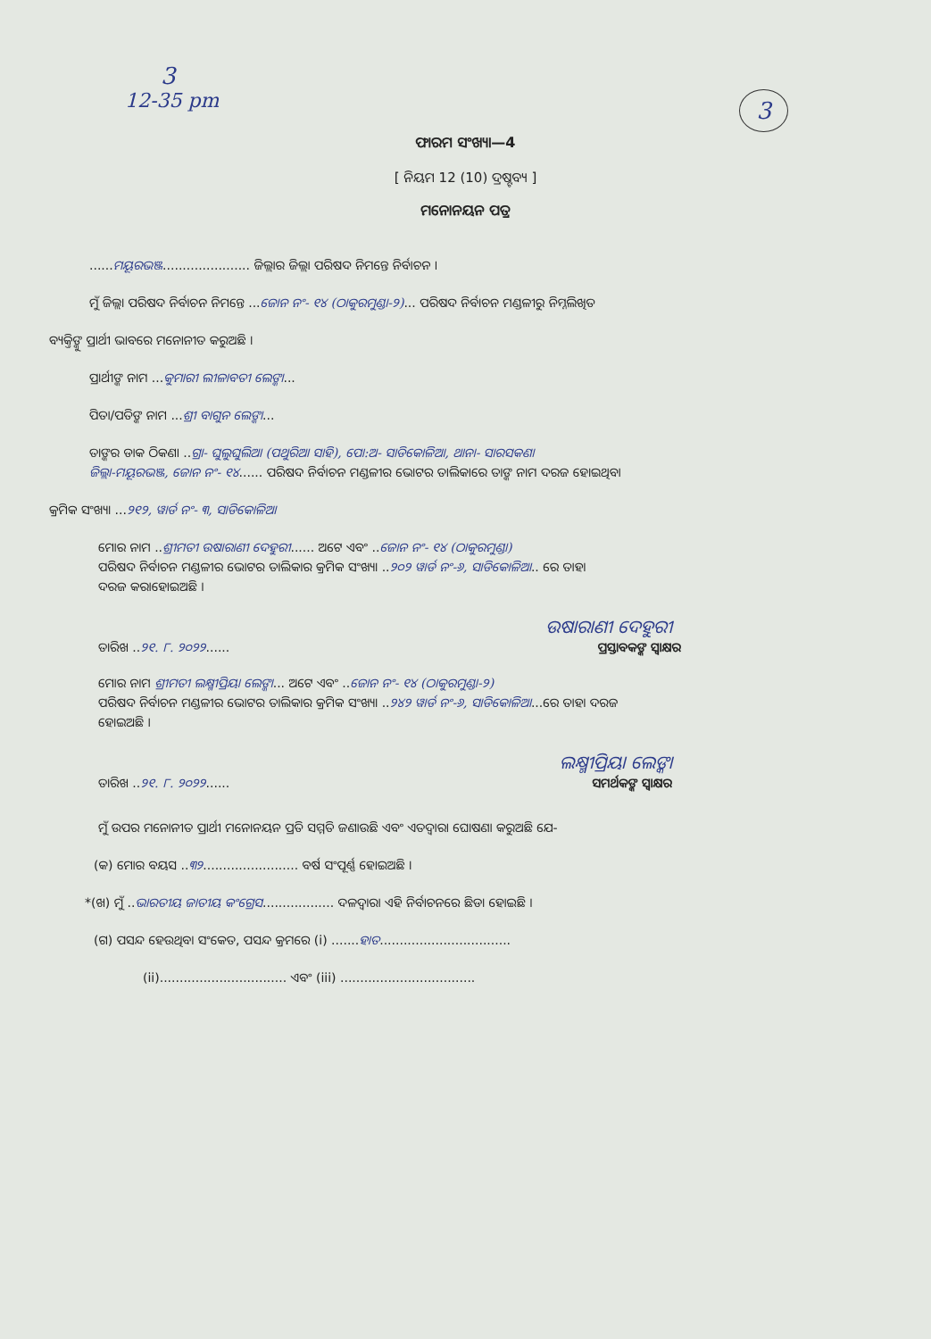3
12-35 pm 3
ଫାରମ ସଂଖ୍ୟା—4
[ ନିୟମ 12 (10) ଦ୍ରଷ୍ଟବ୍ୟ ]
ମନୋନୟନ ପତ୍ର
......ମୟୂରଭଞ୍ଜ...................... ଜିଲ୍ଲାର ଜିଲ୍ଲା ପରିଷଦ ନିମନ୍ତେ ନିର୍ବାଚନ ।
ମୁଁ ଜିଲ୍ଲା ପରିଷଦ ନିର୍ବାଚନ ନିମନ୍ତେ ...ଜୋନ ନଂ- ୧୪ (ଠାକୁରମୁଣ୍ଡା-୨)... ପରିଷଦ ନିର୍ବାଚନ ମଣ୍ଡଳୀରୁ ନିମ୍ନଲିଖିତ
ବ୍ୟକ୍ତିଙ୍କୁ ପ୍ରାର୍ଥୀ ଭାବରେ ମନୋନୀତ କରୁଅଛି ।
ପ୍ରାର୍ଥୀଙ୍କ ନାମ ...କୁମାରୀ ଲୀଳାବତୀ ଲେଙ୍କା...
ପିତା/ପତିଙ୍କ ନାମ ...ଶ୍ରୀ ବାଗୁନ ଲେଙ୍କା...
ତାଙ୍କର ଡାକ ଠିକଣା ..ଗ୍ରା- ଘୁଲୁଘୁଲିଆ (ପଥୁରିଆ ସାହି), ପୋ:ଅ- ସାଡିକୋଳିଆ, ଥାନା- ସାରସକଣା
ଜିଲ୍ଲା-ମୟୂରଭଞ୍ଜ, ଜୋନ ନଂ- ୧୪...... ପରିଷଦ ନିର୍ବାଚନ ମଣ୍ଡଳୀର ଭୋଟର ତାଲିକାରେ ତାଙ୍କ ନାମ ଦରଜ ହୋଇଥିବା
କ୍ରମିକ ସଂଖ୍ୟା ...୨୧୨, ୱାର୍ଡ ନଂ- ୩, ସାଡିକୋଳିଆ
ମୋର ନାମ ..ଶ୍ରୀମତୀ ଉଷାରାଣୀ ଦେହୁରୀ...... ଅଟେ ଏବଂ ..ଜୋନ ନଂ- ୧୪ (ଠାକୁରମୁଣ୍ଡା)
ପରିଷଦ ନିର୍ବାଚନ ମଣ୍ଡଳୀର ଭୋଟର ତାଲିକାର କ୍ରମିକ ସଂଖ୍ୟା ..୨୦୨ ୱାର୍ଡ ନଂ-୬, ସାଡିକୋଳିଆ.. ରେ ତାହା
ଦରଜ କରାହୋଇଅଛି ।
ଉଷାରାଣୀ ଦେହୁରୀ
ତାରିଖ ..୨୧. ୮. ୨୦୨୨...... ପ୍ରସ୍ତାବକଙ୍କ ସ୍ୱାକ୍ଷର
ମୋର ନାମ ଶ୍ରୀମତୀ ଲକ୍ଷ୍ମୀପ୍ରିୟା ଲେଙ୍କା... ଅଟେ ଏବଂ ..ଜୋନ ନଂ- ୧୪ (ଠାକୁରମୁଣ୍ଡା-୨)
ପରିଷଦ ନିର୍ବାଚନ ମଣ୍ଡଳୀର ଭୋଟର ତାଲିକାର କ୍ରମିକ ସଂଖ୍ୟା ..୨୪୨ ୱାର୍ଡ ନଂ-୬, ସାଡିକୋଳିଆ...ରେ ତାହା ଦରଜ
ହୋଇଅଛି ।
ଲକ୍ଷ୍ମୀପ୍ରିୟା ଲେଙ୍କା
ତାରିଖ ..୨୧. ୮. ୨୦୨୨...... ସମର୍ଥକଙ୍କ ସ୍ୱାକ୍ଷର
ମୁଁ ଉପର ମନୋନୀତ ପ୍ରାର୍ଥୀ ମନୋନୟନ ପ୍ରତି ସମ୍ମତି ଜଣାଉଛି ଏବଂ ଏତଦ୍ୱାରା ଘୋଷଣା କରୁଅଛି ଯେ-
(କ) ମୋର ବୟସ ..୩୨........................ ବର୍ଷ ସଂପୂର୍ଣ୍ଣ ହୋଇଅଛି ।
*(ଖ) ମୁଁ ..ଭାରତୀୟ ଜାତୀୟ କଂଗ୍ରେସ.................. ଦଳଦ୍ୱାରା ଏହି ନିର୍ବାଚନରେ ଛିଡା ହୋଇଛି ।
(ଗ) ପସନ୍ଦ ହେଉଥିବା ସଂକେତ, ପସନ୍ଦ କ୍ରମରେ (i) .......ହାତ.................................
(ii)................................ ଏବଂ (iii) ..................................